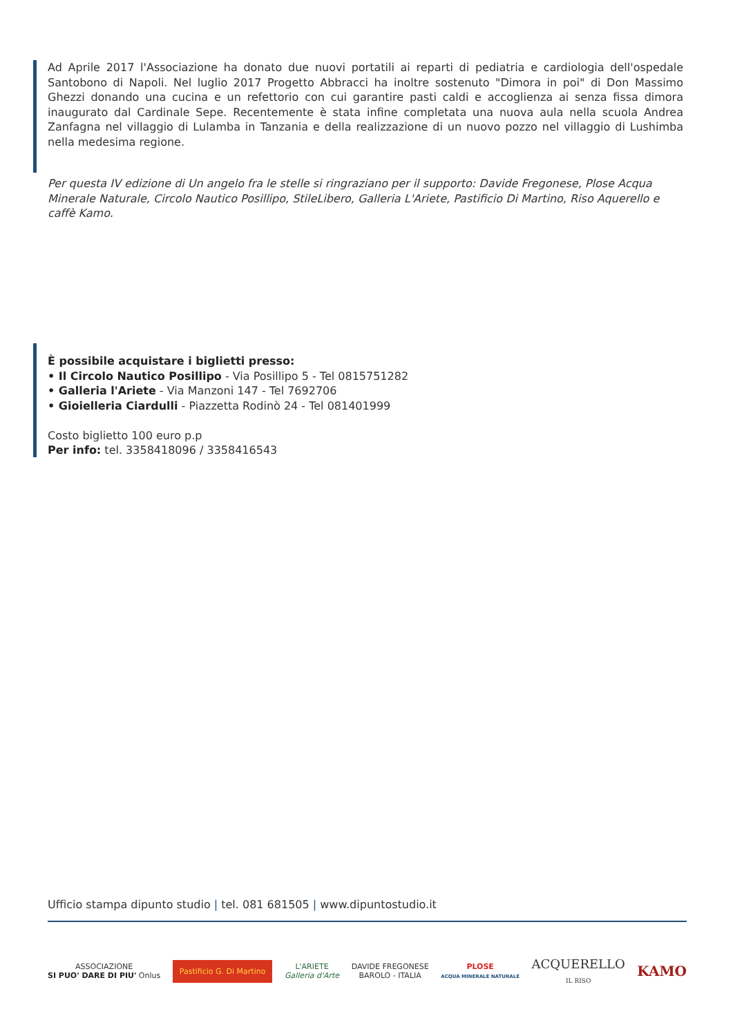Ad Aprile 2017 l'Associazione ha donato due nuovi portatili ai reparti di pediatria e cardiologia dell'ospedale Santobono di Napoli. Nel luglio 2017 Progetto Abbracci ha inoltre sostenuto "Dimora in poi" di Don Massimo Ghezzi donando una cucina e un refettorio con cui garantire pasti caldi e accoglienza ai senza fissa dimora inaugurato dal Cardinale Sepe. Recentemente è stata infine completata una nuova aula nella scuola Andrea Zanfagna nel villaggio di Lulamba in Tanzania e della realizzazione di un nuovo pozzo nel villaggio di Lushimba nella medesima regione.
Per questa IV edizione di Un angelo fra le stelle si ringraziano per il supporto: Davide Fregonese, Plose Acqua Minerale Naturale, Circolo Nautico Posillipo, StileLibero, Galleria L'Ariete, Pastificio Di Martino, Riso Aquerello e caffè Kamo.
È possibile acquistare i biglietti presso:
• Il Circolo Nautico Posillipo - Via Posillipo 5 - Tel 0815751282
• Galleria l'Ariete - Via Manzoni 147 - Tel 7692706
• Gioielleria Ciardulli - Piazzetta Rodinò 24 - Tel 081401999
Costo biglietto 100 euro p.p
Per info: tel. 3358418096 / 3358416543
Ufficio stampa dipunto studio | tel. 081 681505 | www.dipuntostudio.it
ASSOCIAZIONE
SI PUO' DARE DI PIU' Onlus
Pastificio G. Di Martino
L'ARIETE
Galleria d'Arte
DAVIDE FREGONESE
BAROLO - ITALIA
PLOSE
ACQUA MINERALE NATURALE
ACQUERELLO
IL RISO
KAMO